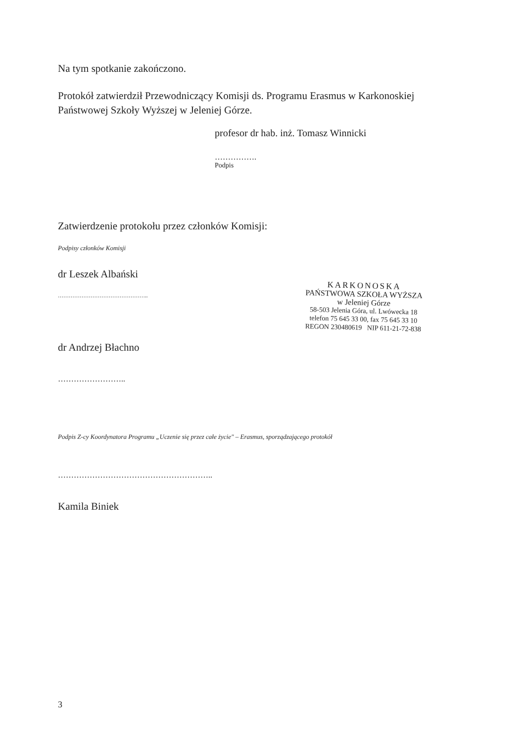Na tym spotkanie zakończono.
Protokół zatwierdził Przewodniczący Komisji ds. Programu Erasmus w Karkonoskiej Państwowej Szkoły Wyższej w Jeleniej Górze.
profesor dr hab. inż. Tomasz Winnicki
…………….
Podpis
Zatwierdzenie protokołu przez członków Komisji:
Podpisy członków Komisji
dr Leszek Albański
…………………………………………..
dr Andrzej Błachno
……………………..
Podpis Z-cy Koordynatora Programu „Uczenie się przez całe życie" – Erasmus, sporządzającego protokół
…………………………………………………..
Kamila Biniek
3
KARKONOSKA
PAŃSTWOWA SZKOŁA WYŻSZA
w Jeleniej Górze
58-503 Jelenia Góra, ul. Lwówecka 18
telefon 75 645 33 00, fax 75 645 33 10
REGON 230480619 NIP 611-21-72-838